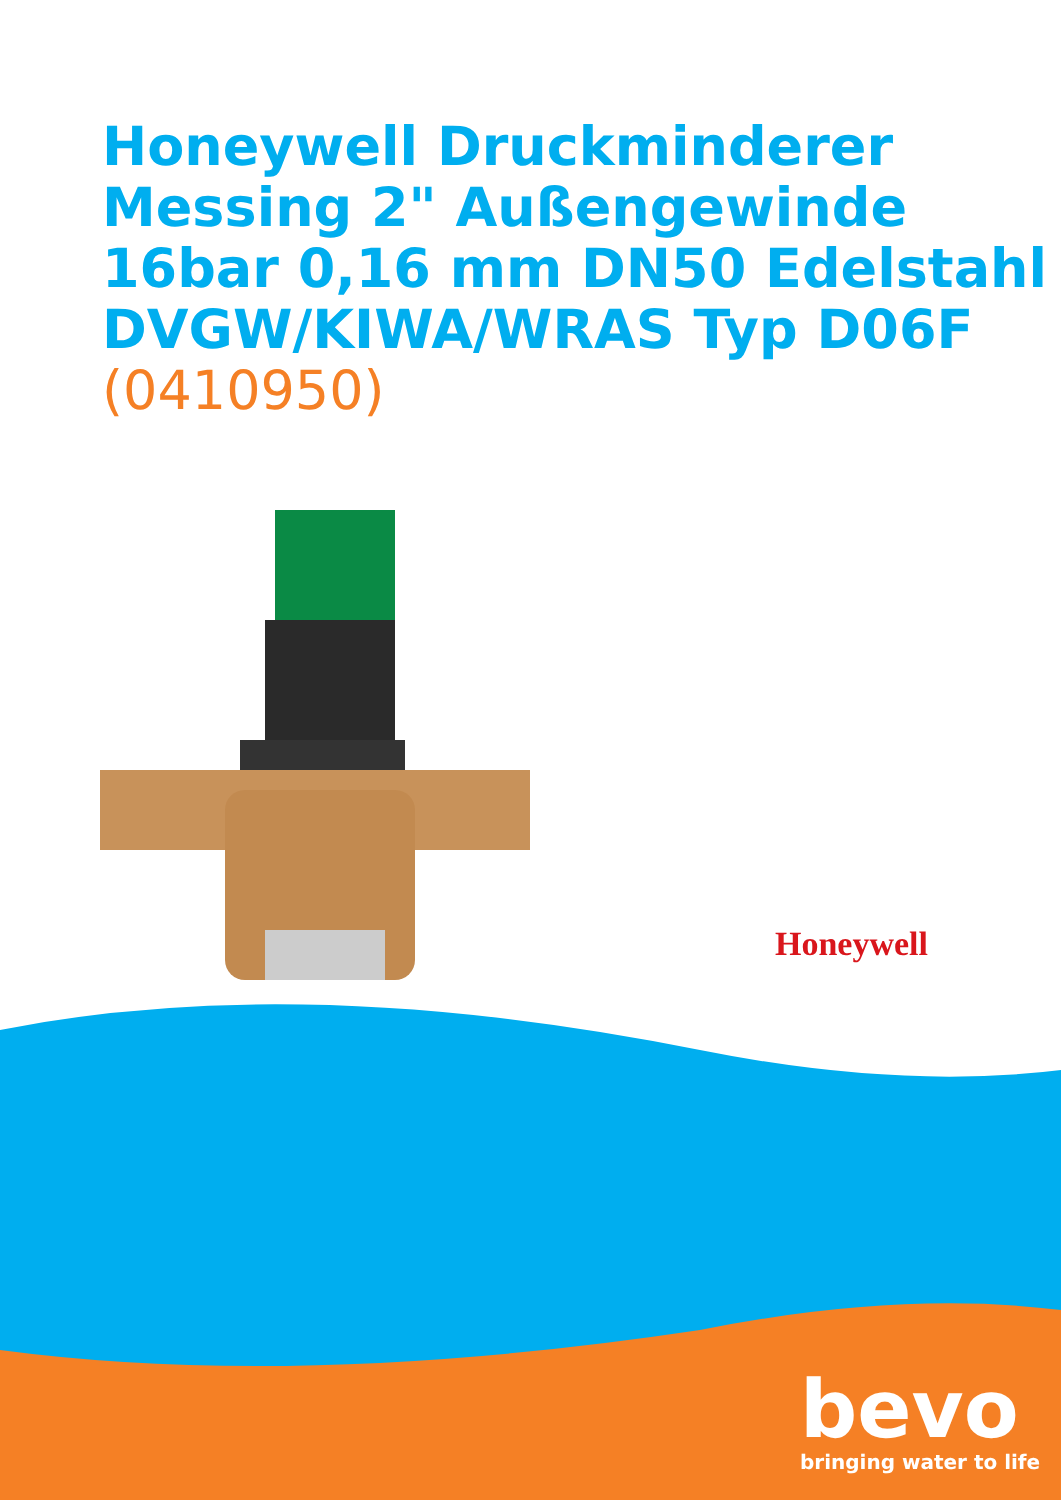Honeywell Druckminderer Messing 2" Außengewinde 16bar 0,16 mm DN50 Edelstahl DVGW/KIWA/WRAS Typ D06F
(0410950)
Honeywell
bevo
bringing water to life